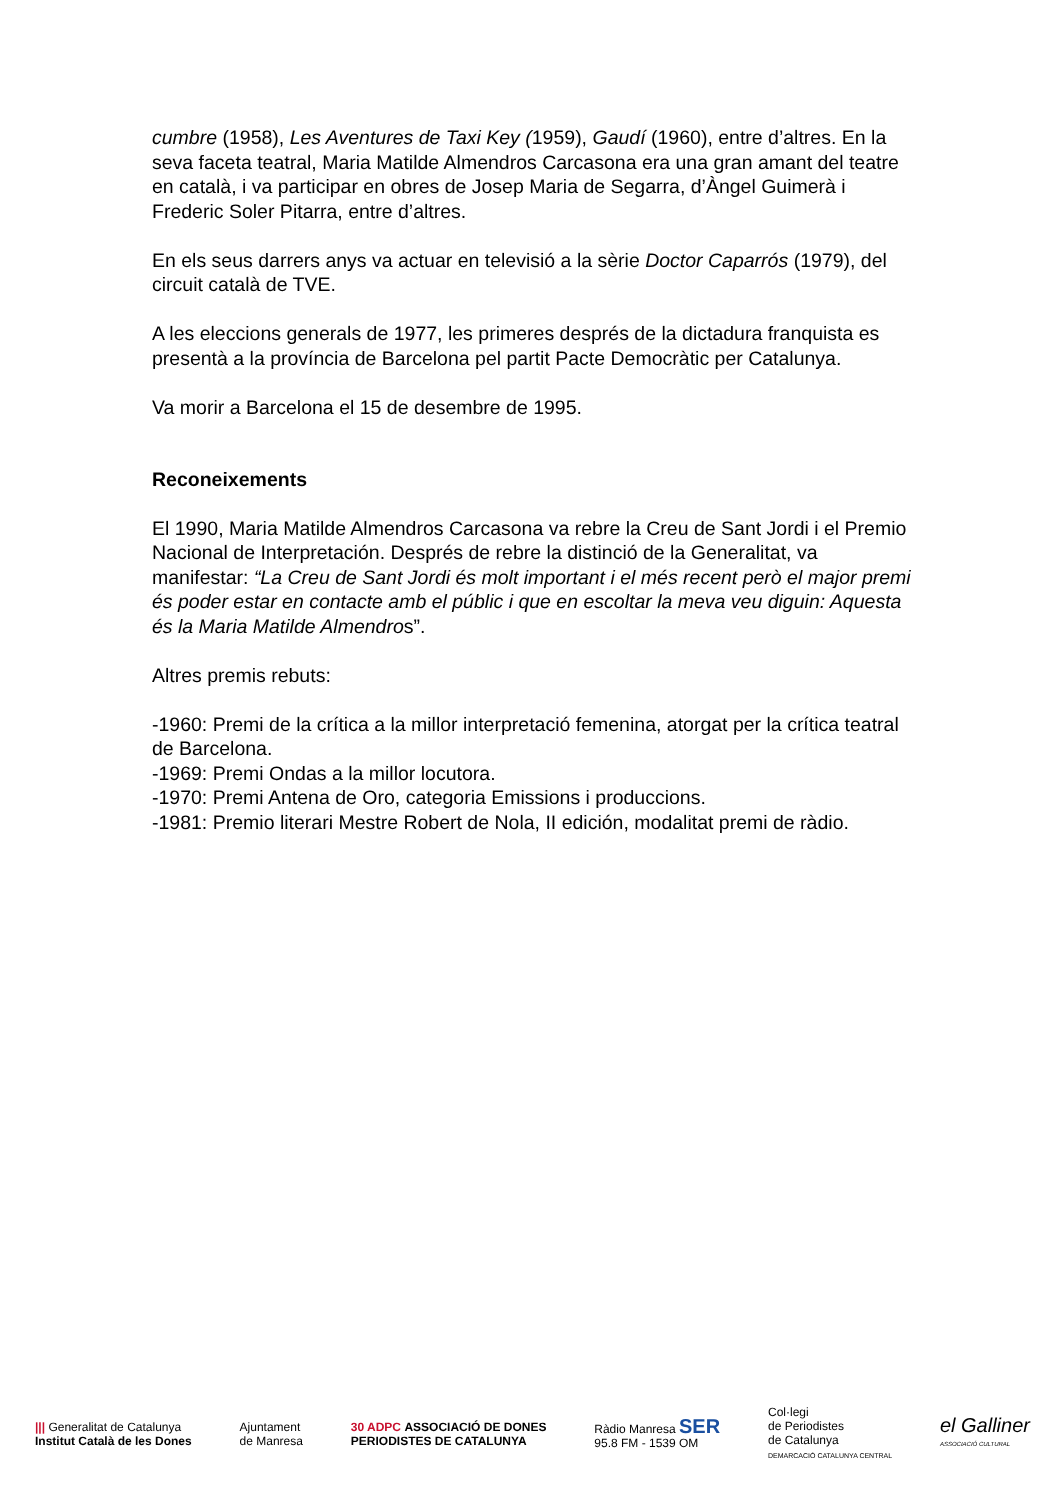cumbre (1958), Les Aventures de Taxi Key (1959), Gaudí (1960), entre d’altres. En la seva faceta teatral, Maria Matilde Almendros Carcasona era una gran amant del teatre en català, i va participar en obres de Josep Maria de Segarra, d’Àngel Guimerà i Frederic Soler Pitarra, entre d’altres.
En els seus darrers anys va actuar en televisió a la sèrie Doctor Caparrós (1979), del circuit català de TVE.
A les eleccions generals de 1977, les primeres després de la dictadura franquista es presentà a la província de Barcelona pel partit Pacte Democràtic per Catalunya.
Va morir a Barcelona el 15 de desembre de 1995.
Reconeixements
El 1990, Maria Matilde Almendros Carcasona va rebre la Creu de Sant Jordi i el Premio Nacional de Interpretación. Després de rebre la distinció de la Generalitat, va manifestar: “La Creu de Sant Jordi és molt important i el més recent però el major premi és poder estar en contacte amb el públic i que en escoltar la meva veu diguin: Aquesta és la Maria Matilde Almendros”.
Altres premis rebuts:
-1960: Premi de la crítica a la millor interpretació femenina, atorgat per la crítica teatral de Barcelona.
-1969: Premi Ondas a la millor locutora.
-1970: Premi Antena de Oro, categoria Emissions i produccions.
-1981: Premio literari Mestre Robert de Nola, II edición, modalitat premi de ràdio.
||| Generalitat de Catalunya
Institut Català de les Dones
Ajuntament
de Manresa
30 ADPC ASSOCIACIÓ DE DONES
PERIODISTES DE CATALUNYA
Ràdio Manresa SER
95.8 FM - 1539 OM
Col·legi
de Periodistes
de Catalunya
DEMARCACIÓ CATALUNYA CENTRAL
el Galliner
ASSOCIACIÓ CULTURAL